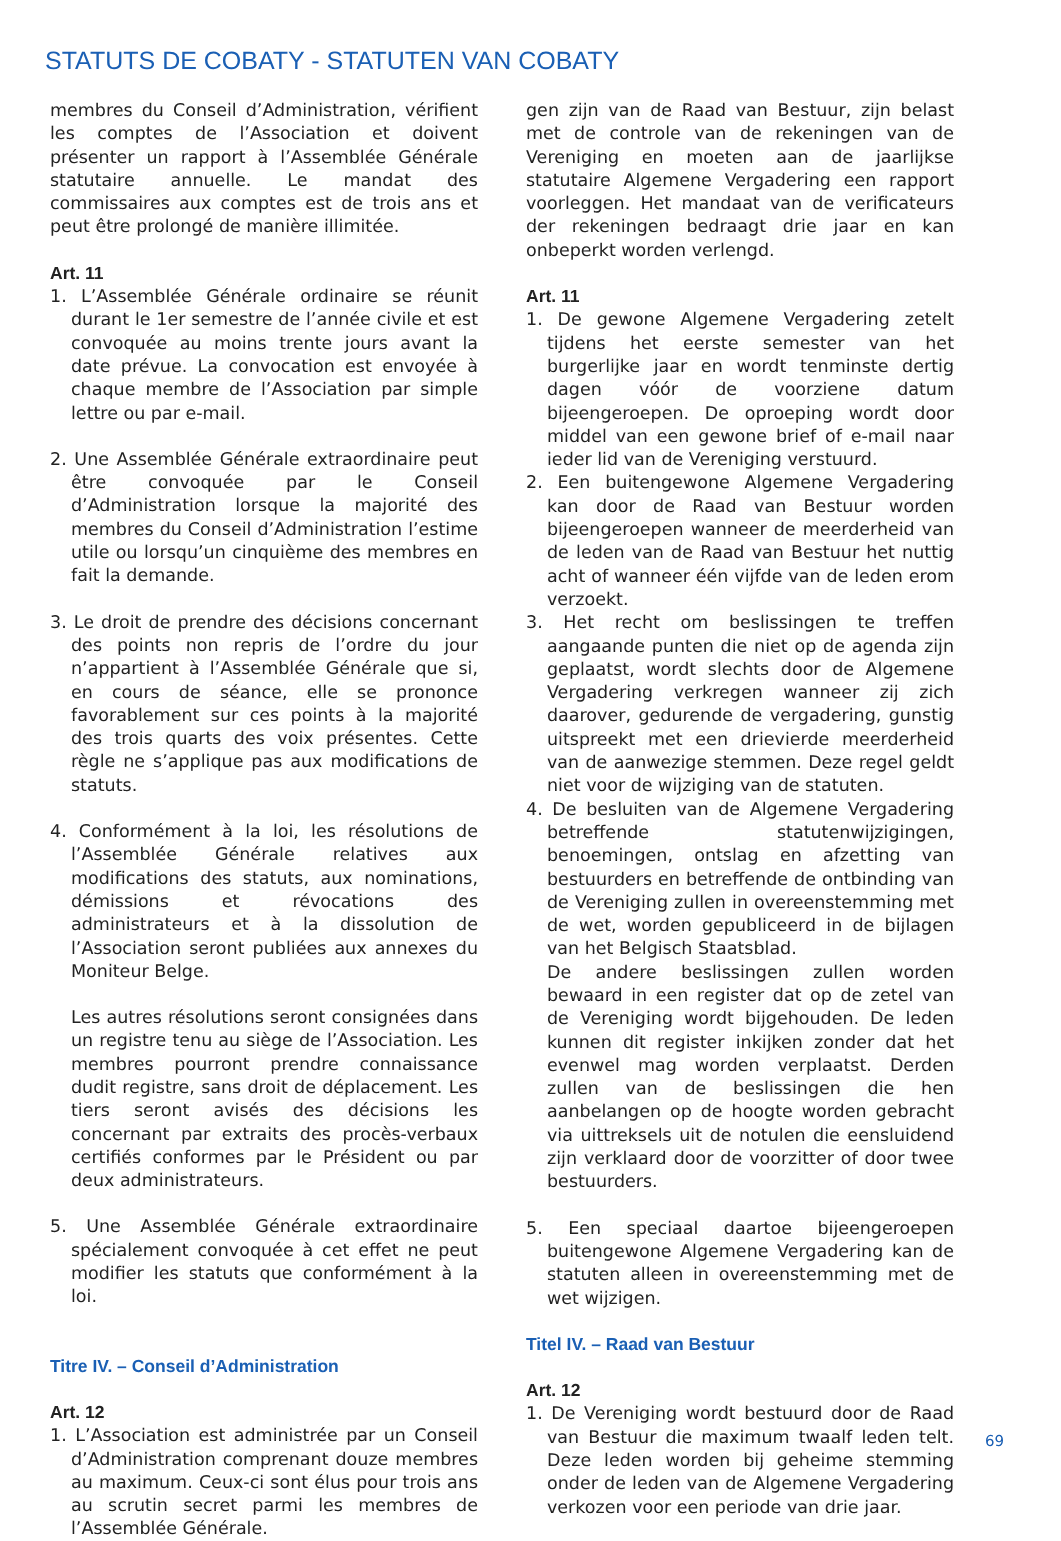STATUTS DE COBATY - STATUTEN VAN COBATY
membres du Conseil d’Administration, vérifient les comptes de l’Association et doivent présenter un rapport à l’Assemblée Générale statutaire annuelle. Le mandat des commissaires aux comptes est de trois ans et peut être prolongé de manière illimitée.
Art. 11
1. L’Assemblée Générale ordinaire se réunit durant le 1er semestre de l’année civile et est convoquée au moins trente jours avant la date prévue. La convocation est envoyée à chaque membre de l’Association par simple lettre ou par e-mail.
2. Une Assemblée Générale extraordinaire peut être convoquée par le Conseil d’Administration lorsque la majorité des membres du Conseil d’Administration l’estime utile ou lorsqu’un cinquième des membres en fait la demande.
3. Le droit de prendre des décisions concernant des points non repris de l’ordre du jour n’appartient à l’Assemblée Générale que si, en cours de séance, elle se prononce favorablement sur ces points à la majorité des trois quarts des voix présentes. Cette règle ne s’applique pas aux modifications de statuts.
4. Conformément à la loi, les résolutions de l’Assemblée Générale relatives aux modifications des statuts, aux nominations, démissions et révocations des administrateurs et à la dissolution de l’Association seront publiées aux annexes du Moniteur Belge.
Les autres résolutions seront consignées dans un registre tenu au siège de l’Association. Les membres pourront prendre connaissance dudit registre, sans droit de déplacement. Les tiers seront avisés des décisions les concernant par extraits des procès-verbaux certifiés conformes par le Président ou par deux administrateurs.
5. Une Assemblée Générale extraordinaire spécialement convoquée à cet effet ne peut modifier les statuts que conformément à la loi.
Titre IV. – Conseil d’Administration
Art. 12
1. L’Association est administrée par un Conseil d’Administration comprenant douze membres au maximum. Ceux-ci sont élus pour trois ans au scrutin secret parmi les membres de l’Assemblée Générale.
gen zijn van de Raad van Bestuur, zijn belast met de controle van de rekeningen van de Vereniging en moeten aan de jaarlijkse statutaire Algemene Vergadering een rapport voorleggen. Het mandaat van de verificateurs der rekeningen bedraagt drie jaar en kan onbeperkt worden verlengd.
Art. 11
1. De gewone Algemene Vergadering zetelt tijdens het eerste semester van het burgerlijke jaar en wordt tenminste dertig dagen vóór de voorziene datum bijeengeroepen. De oproeping wordt door middel van een gewone brief of e-mail naar ieder lid van de Vereniging verstuurd.
2. Een buitengewone Algemene Vergadering kan door de Raad van Bestuur worden bijeengeroepen wanneer de meerderheid van de leden van de Raad van Bestuur het nuttig acht of wanneer één vijfde van de leden erom verzoekt.
3. Het recht om beslissingen te treffen aangaande punten die niet op de agenda zijn geplaatst, wordt slechts door de Algemene Vergadering verkregen wanneer zij zich daarover, gedurende de vergadering, gunstig uitspreekt met een drievierde meerderheid van de aanwezige stemmen. Deze regel geldt niet voor de wijziging van de statuten.
4. De besluiten van de Algemene Vergadering betreffende statutenwijzigingen, benoemingen, ontslag en afzetting van bestuurders en betreffende de ontbinding van de Vereniging zullen in overeenstemming met de wet, worden gepubliceerd in de bijlagen van het Belgisch Staatsblad.
De andere beslissingen zullen worden bewaard in een register dat op de zetel van de Vereniging wordt bijgehouden. De leden kunnen dit register inkijken zonder dat het evenwel mag worden verplaatst. Derden zullen van de beslissingen die hen aanbelangen op de hoogte worden gebracht via uittreksels uit de notulen die eensluidend zijn verklaard door de voorzitter of door twee bestuurders.
5. Een speciaal daartoe bijeengeroepen buitengewone Algemene Vergadering kan de statuten alleen in overeenstemming met de wet wijzigen.
Titel IV. – Raad van Bestuur
Art. 12
1. De Vereniging wordt bestuurd door de Raad van Bestuur die maximum twaalf leden telt. Deze leden worden bij geheime stemming onder de leden van de Algemene Vergadering verkozen voor een periode van drie jaar.
69